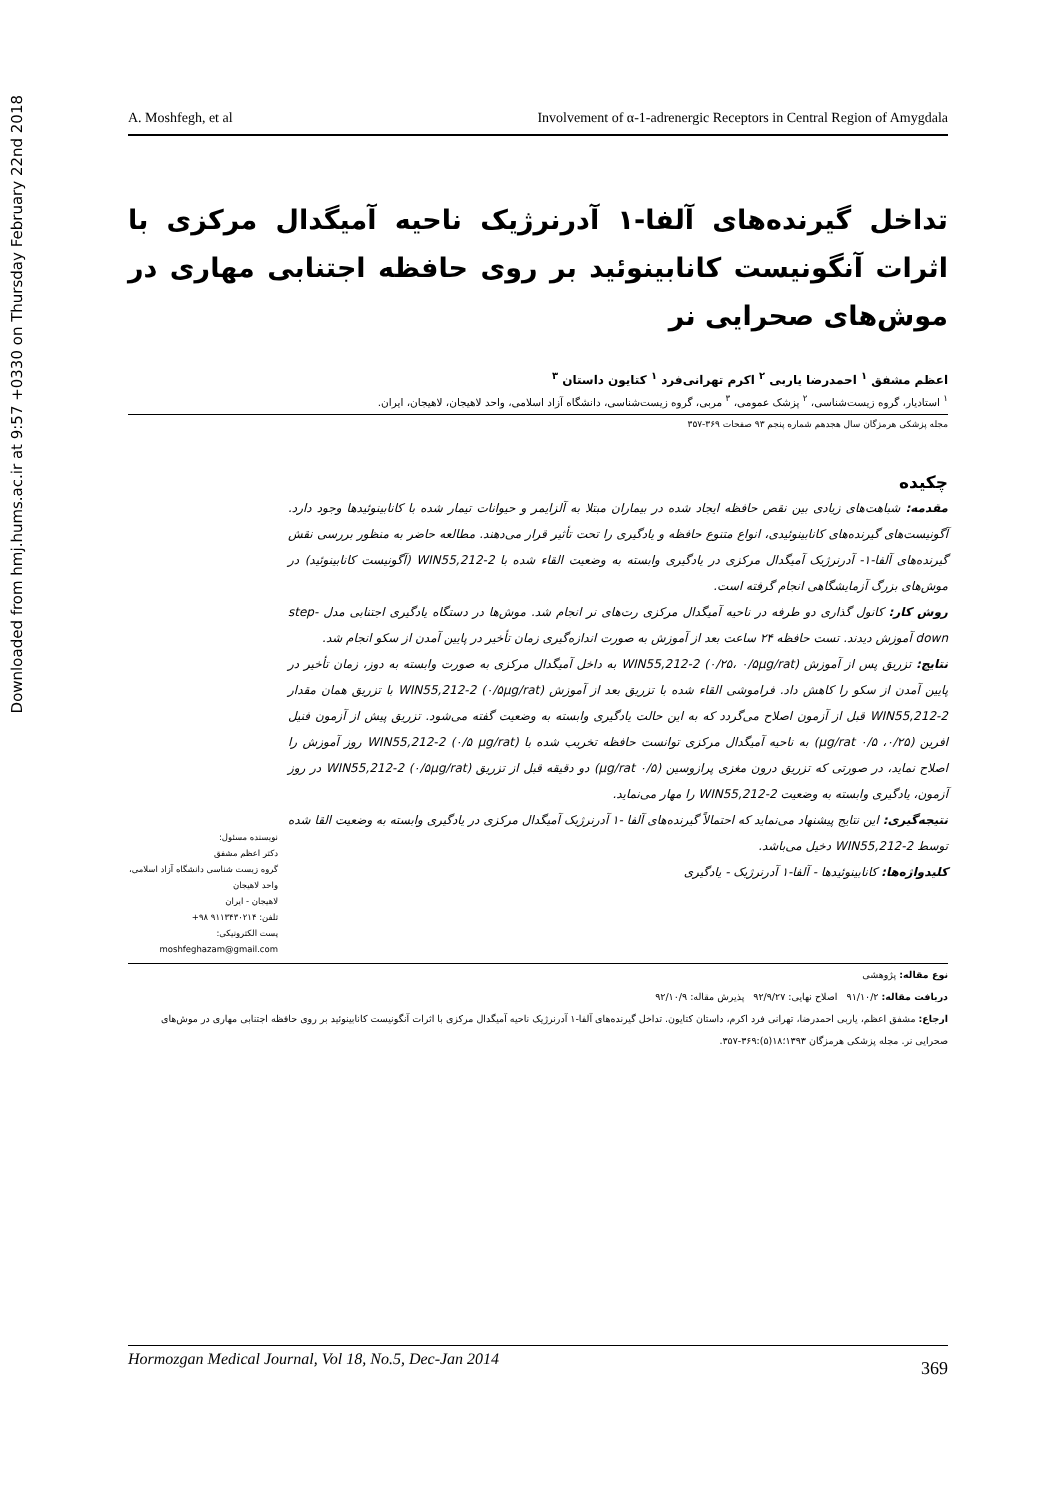Downloaded from hmj.hums.ac.ir at 9:57 +0330 on Thursday February 22nd 2018
A. Moshfegh, et al Involvement of α-1-adrenergic Receptors in Central Region of Amygdala
تداخل گیرنده‌های آلفا-۱ آدرنرژیک ناحیه آمیگدال مرکزی با اثرات آنگونیست کانابینوئید بر روی حافظه اجتنابی مهاری در موش‌های صحرایی نر
اعظم مشفق <sup>۱</sup> احمدرضا یاربی <sup>۲</sup> اکرم تهرانی‌فرد <sup>۱</sup> کتایون داستان <sup>۳</sup>
<sup>۱</sup> استادیار، گروه زیست‌شناسی، <sup>۲</sup> پزشک عمومی، <sup>۳</sup> مربی، گروه زیست‌شناسی، دانشگاه آزاد اسلامی، واحد لاهیجان، لاهیجان، ایران.
مجله پزشکی هرمزگان سال هجدهم شماره پنجم ۹۳ صفحات ۳۶۹-۳۵۷
چکیده
مقدمه: شباهت‌های زیادی بین نقص حافظه ایجاد شده در بیماران مبتلا به آلزایمر و حیوانات تیمار شده با کانابینوئیدها وجود دارد. آگونیست‌های گیرنده‌های کانابینوئیدی، انواع متنوع حافظه و یادگیری را تحت تأثیر قرار می‌دهند. مطالعه حاضر به منظور بررسی نقش گیرنده‌های آلفا-۱- آدرنرژیک آمیگدال مرکزی در یادگیری وابسته به وضعیت القاء شده با WIN55,212-2 (آگونیست کانابینوئید) در موش‌های بزرگ آزمایشگاهی انجام گرفته است.
روش کار: کانول گذاری دو طرفه در ناحیه آمیگدال مرکزی رت‌های نر انجام شد. موش‌ها در دستگاه یادگیری اجتنابی مدل step-down آموزش دیدند. تست حافظه ۲۴ ساعت بعد از آموزش به صورت اندازه‌گیری زمان تأخیر در پایین آمدن از سکو انجام شد.
نتایج: تزریق پس از آموزش WIN55,212-2 (۰/۲۵، ۰/۵µg/rat) به داخل آمیگدال مرکزی به صورت وابسته به دوز، زمان تأخیر در پایین آمدن از سکو را کاهش داد. فراموشی القاء شده با تزریق بعد از آموزش WIN55,212-2 (۰/۵µg/rat) با تزریق همان مقدار WIN55,212-2 قبل از آزمون اصلاح می‌گردد که به این حالت یادگیری وابسته به وضعیت گفته می‌شود. تزریق پیش از آزمون فنیل افرین (۰/۲۵، ۰/۵ µg/rat) به ناحیه آمیگدال مرکزی توانست حافظه تخریب شده با WIN55,212-2 (۰/۵ µg/rat) روز آموزش را اصلاح نماید، در صورتی که تزریق درون مغزی پرازوسین (۰/۵ µg/rat) دو دقیقه قبل از تزریق WIN55,212-2 (۰/۵µg/rat) در روز آزمون، یادگیری وابسته به وضعیت WIN55,212-2 را مهار می‌نماید.
نتیجه‌گیری: این نتایج پیشنهاد می‌نماید که احتمالاً گیرنده‌های آلفا -۱ آدرنرژیک آمیگدال مرکزی در یادگیری وابسته به وضعیت القا شده توسط WIN55,212-2 دخیل می‌باشد.
کلیدواژه‌ها: کانابینوئیدها - آلفا-۱ آدرنرژیک - یادگیری
نویسنده مسئول:
دکتر اعظم مشفق
گروه زیست شناسی دانشگاه آزاد اسلامی، واحد لاهیجان
لاهیجان - ایران
تلفن: ۹۱۱۳۴۳۰۲۱۴ ۹۸+
پست الکترونیکی:
moshfeghazam@gmail.com
نوع مقاله: پژوهشی
دریافت مقاله: ۹۱/۱۰/۲ اصلاح نهایی: ۹۲/۹/۲۷ پذیرش مقاله: ۹۲/۱۰/۹
ارجاع: مشفق اعظم، یاربی احمدرضا، تهرانی فرد اکرم، داستان کتایون. تداخل گیرنده‌های آلفا-۱ آدرنرژیک ناحیه آمیگدال مرکزی با اثرات آنگونیست کانابینوئید بر روی حافظه اجتنابی مهاری در موش‌های صحرایی نر. مجله پزشکی هرمزگان ۱۳۹۳؛۱۸(۵):۳۶۹-۳۵۷.
Hormozgan Medical Journal, Vol 18, No.5, Dec-Jan 2014 369